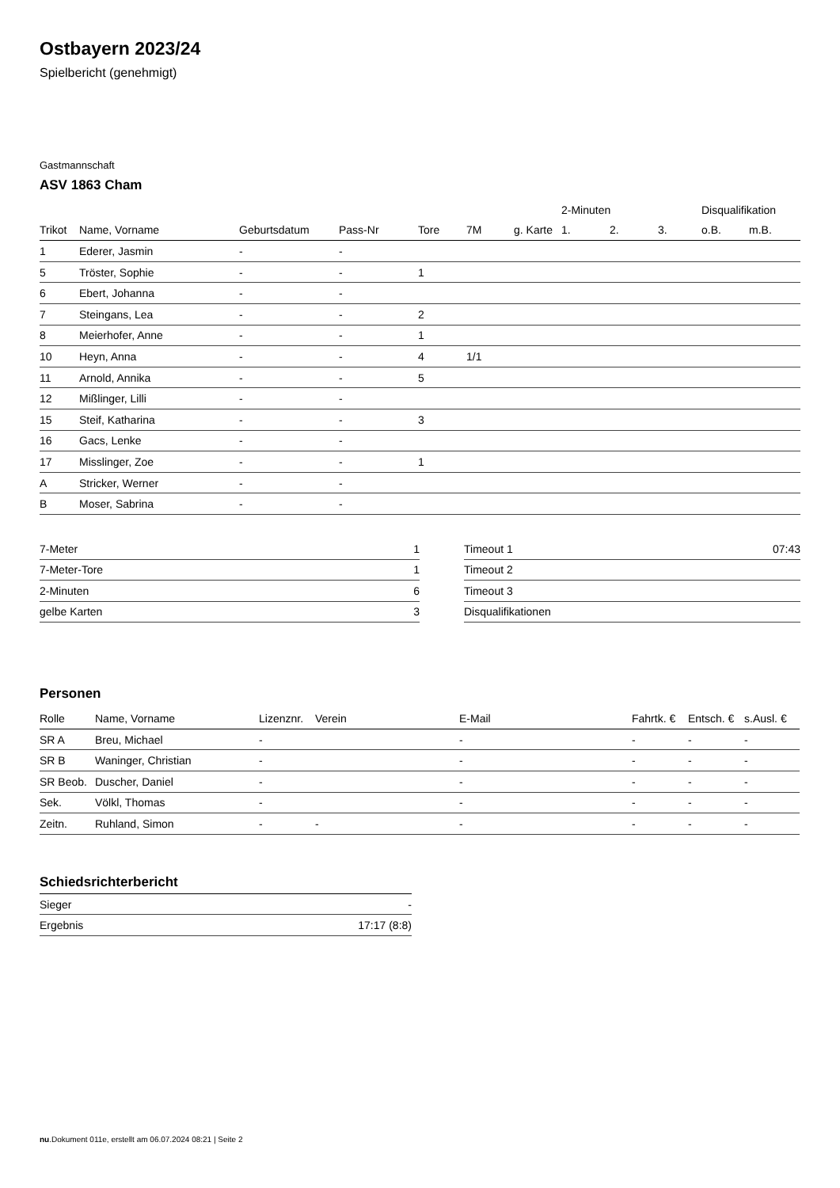Ostbayern 2023/24
Spielbericht (genehmigt)
Gastmannschaft
ASV 1863 Cham
| | | | | | | | 2-Minuten | | | Disqualifikation | |
| Trikot | Name, Vorname | Geburtsdatum | Pass-Nr | Tore | 7M | g. Karte | 1. | 2. | 3. | o.B. | m.B. |
| 1 | Ederer, Jasmin | - | - | | | | | | | | |
| 5 | Tröster, Sophie | - | - | 1 | | | | | | | |
| 6 | Ebert, Johanna | - | - | | | | | | | | |
| 7 | Steingans, Lea | - | - | 2 | | | | | | | |
| 8 | Meierhofer, Anne | - | - | 1 | | | | | | | |
| 10 | Heyn, Anna | - | - | 4 | 1/1 | | | | | | |
| 11 | Arnold, Annika | - | - | 5 | | | | | | | |
| 12 | Mißlinger, Lilli | - | - | | | | | | | | |
| 15 | Steif, Katharina | - | - | 3 | | | | | | | |
| 16 | Gacs, Lenke | - | - | | | | | | | | |
| 17 | Misslinger, Zoe | - | - | 1 | | | | | | | |
| A | Stricker, Werner | - | - | | | | | | | | |
| B | Moser, Sabrina | - | - | | | | | | | | |
| 7-Meter | 1 |
| 7-Meter-Tore | 1 |
| 2-Minuten | 6 |
| gelbe Karten | 3 |
| Timeout 1 | 07:43 |
| Timeout 2 | |
| Timeout 3 | |
| Disqualifikationen | |
Personen
| Rolle | Name, Vorname | Lizenznr. | Verein | E-Mail | Fahrtk. € | Entsch. € | s.Ausl. € |
| --- | --- | --- | --- | --- | --- | --- | --- |
| SR A | Breu, Michael | - | | - | - | - | - |
| SR B | Waninger, Christian | - | | - | - | - | - |
| SR Beob. | Duscher, Daniel | - | | - | - | - | - |
| Sek. | Völkl, Thomas | - | | - | - | - | - |
| Zeitn. | Ruhland, Simon | - | - | - | - | - | - |
Schiedsrichterbericht
| Sieger | - |
| Ergebnis | 17:17 (8:8) |
nu.Dokument 011e, erstellt am 06.07.2024 08:21 | Seite 2